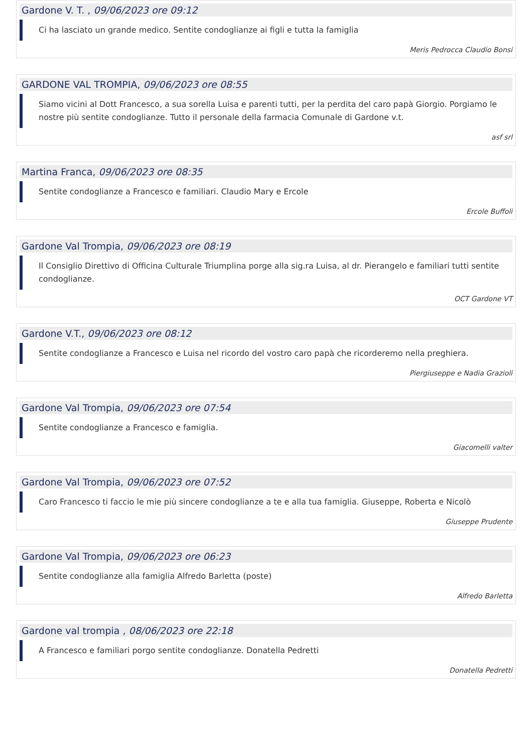Gardone V. T. , 09/06/2023 ore 09:12
Ci ha lasciato un grande medico. Sentite condoglianze ai figli e tutta la famiglia
Meris Pedrocca Claudio Bonsi
GARDONE VAL TROMPIA, 09/06/2023 ore 08:55
Siamo vicini al Dott Francesco, a sua sorella Luisa e parenti tutti, per la perdita del caro papà Giorgio. Porgiamo le nostre più sentite condoglianze. Tutto il personale della farmacia Comunale di Gardone v.t.
asf srl
Martina Franca, 09/06/2023 ore 08:35
Sentite condoglianze a Francesco e familiari. Claudio Mary e Ercole
Ercole Buffoli
Gardone Val Trompia, 09/06/2023 ore 08:19
Il Consiglio Direttivo di Officina Culturale Triumplina porge alla sig.ra Luisa, al dr. Pierangelo e familiari tutti sentite condoglianze.
OCT Gardone VT
Gardone V.T., 09/06/2023 ore 08:12
Sentite condoglianze a Francesco e Luisa nel ricordo del vostro caro papà che ricorderemo nella preghiera.
Piergiuseppe e Nadia Grazioli
Gardone Val Trompia, 09/06/2023 ore 07:54
Sentite condoglianze a Francesco e famiglia.
Giacomelli valter
Gardone Val Trompia, 09/06/2023 ore 07:52
Caro Francesco ti faccio le mie più sincere condoglianze a te e alla tua famiglia. Giuseppe, Roberta e Nicolò
Giuseppe Prudente
Gardone Val Trompia, 09/06/2023 ore 06:23
Sentite condoglianze alla famiglia Alfredo Barletta (poste)
Alfredo Barletta
Gardone val trompia , 08/06/2023 ore 22:18
A Francesco e familiari porgo sentite condoglianze. Donatella Pedretti
Donatella Pedretti